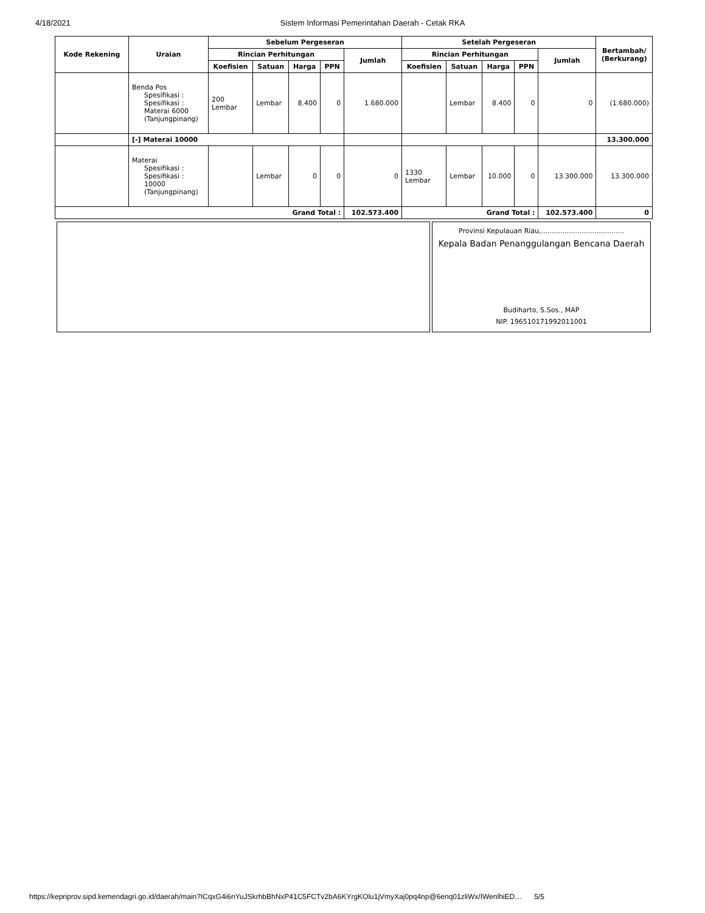4/18/2021 Sistem Informasi Pemerintahan Daerah - Cetak RKA
| Kode Rekening | Uraian | Sebelum Pergeseran | | | | | Setelah Pergeseran | | | | | Bertambah/ (Berkurang) |
| --- | --- | --- | --- | --- | --- | --- | --- | --- | --- | --- | --- | --- |
| | | Rincian Perhitungan | | | | Jumlah | Rincian Perhitungan | | | | Jumlah | |
| | | Koefisien | Satuan | Harga | PPN | | Koefisien | Satuan | Harga | PPN | | |
| | Benda Pos Spesifikasi : Spesifikasi : Materai 6000 (Tanjungpinang) | 200 Lembar | Lembar | 8.400 | 0 | 1.680.000 | | Lembar | 8.400 | 0 | 0 | (1.680.000) |
| | [-] Materai 10000 | | | | | | | | | | | 13.300.000 |
| | Materai Spesifikasi : Spesifikasi : 10000 (Tanjungpinang) | | Lembar | 0 | 0 | 0 | 1330 Lembar | Lembar | 10.000 | 0 | 13.300.000 | 13.300.000 |
| Grand Total : | | | | | | 102.573.400 | Grand Total : | | | | 102.573.400 | 0 |
| | Provinsi Kepulauan Riau,....................................... Kepala Badan Penanggulangan Bencana Daerah Budiharto, S.Sos., MAP NIP. 196510171992011001 |
https://kepriprov.sipd.kemendagri.go.id/daerah/main?ICqxG4i6nYuJSkrhbBhNxP41C5FCTv2bA6KYrgKOlu1jVmyXaj0pq4np@6enq01zliWx/IWenlhiED… 5/5